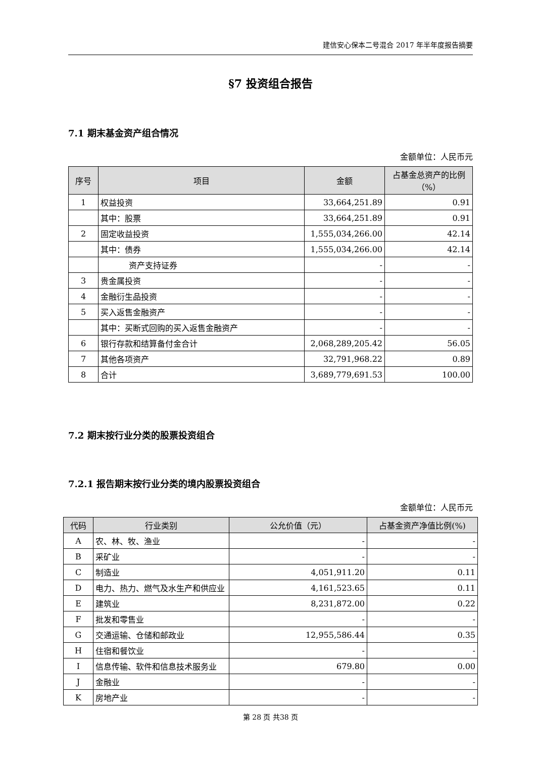建信安心保本二号混合 2017 年半年度报告摘要
§7 投资组合报告
7.1 期末基金资产组合情况
金额单位：人民币元
| 序号 | 项目 | 金额 | 占基金总资产的比例（%） |
| --- | --- | --- | --- |
| 1 | 权益投资 | 33,664,251.89 | 0.91 |
| | 其中：股票 | 33,664,251.89 | 0.91 |
| 2 | 固定收益投资 | 1,555,034,266.00 | 42.14 |
| | 其中：债券 | 1,555,034,266.00 | 42.14 |
| | 资产支持证券 | - | - |
| 3 | 贵金属投资 | - | - |
| 4 | 金融衍生品投资 | - | - |
| 5 | 买入返售金融资产 | - | - |
| | 其中：买断式回购的买入返售金融资产 | - | - |
| 6 | 银行存款和结算备付金合计 | 2,068,289,205.42 | 56.05 |
| 7 | 其他各项资产 | 32,791,968.22 | 0.89 |
| 8 | 合计 | 3,689,779,691.53 | 100.00 |
7.2 期末按行业分类的股票投资组合
7.2.1 报告期末按行业分类的境内股票投资组合
金额单位：人民币元
| 代码 | 行业类别 | 公允价值（元） | 占基金资产净值比例(%) |
| --- | --- | --- | --- |
| A | 农、林、牧、渔业 | - | - |
| B | 采矿业 | - | - |
| C | 制造业 | 4,051,911.20 | 0.11 |
| D | 电力、热力、燃气及水生产和供应业 | 4,161,523.65 | 0.11 |
| E | 建筑业 | 8,231,872.00 | 0.22 |
| F | 批发和零售业 | - | - |
| G | 交通运输、仓储和邮政业 | 12,955,586.44 | 0.35 |
| H | 住宿和餐饮业 | - | - |
| I | 信息传输、软件和信息技术服务业 | 679.80 | 0.00 |
| J | 金融业 | - | - |
| K | 房地产业 | - | - |
第 28 页 共38 页